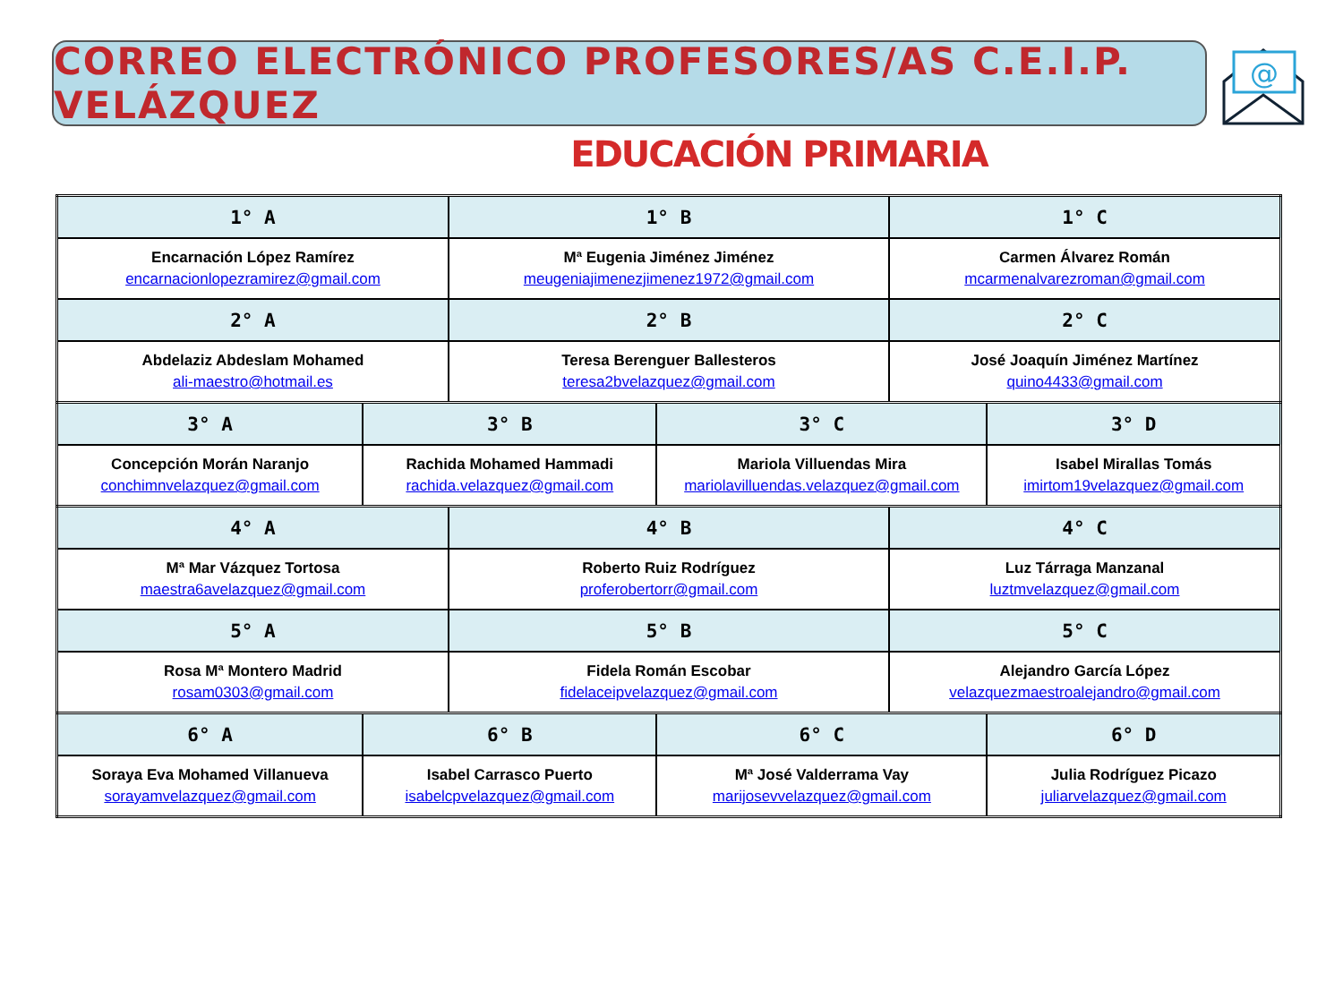CORREO ELECTRÓNICO PROFESORES/AS C.E.I.P. VELÁZQUEZ
@
EDUCACIÓN PRIMARIA
| 1° A | 1° B | 1° C |
| --- | --- | --- |
| Encarnación López Ramírez encarnacionlopezramirez@gmail.com | Mª Eugenia Jiménez Jiménez meugeniajimenezjimenez1972@gmail.com | Carmen Álvarez Román mcarmenalvarezroman@gmail.com |
| 2° A | 2° B | 2° C |
| Abdelaziz Abdeslam Mohamed ali-maestro@hotmail.es | Teresa Berenguer Ballesteros teresa2bvelazquez@gmail.com | José Joaquín Jiménez Martínez quino4433@gmail.com |
| 3° A | 3° B | 3° C | 3° D |
| --- | --- | --- | --- |
| Concepción Morán Naranjo conchimnvelazquez@gmail.com | Rachida Mohamed Hammadi rachida.velazquez@gmail.com | Mariola Villuendas Mira mariolavilluendas.velazquez@gmail.com | Isabel Mirallas Tomás imirtom19velazquez@gmail.com |
| 4° A | 4° B | 4° C |
| --- | --- | --- |
| Mª Mar Vázquez Tortosa maestra6avelazquez@gmail.com | Roberto Ruiz Rodríguez proferobertorr@gmail.com | Luz Tárraga Manzanal luztmvelazquez@gmail.com |
| 5° A | 5° B | 5° C |
| Rosa Mª Montero Madrid rosam0303@gmail.com | Fidela Román Escobar fidelaceipvelazquez@gmail.com | Alejandro García López velazquezmaestroalejandro@gmail.com |
| 6° A | 6° B | 6° C | 6° D |
| --- | --- | --- | --- |
| Soraya Eva Mohamed Villanueva sorayamvelazquez@gmail.com | Isabel Carrasco Puerto isabelcpvelazquez@gmail.com | Mª José Valderrama Vay marijosevvelazquez@gmail.com | Julia Rodríguez Picazo juliarvelazquez@gmail.com |